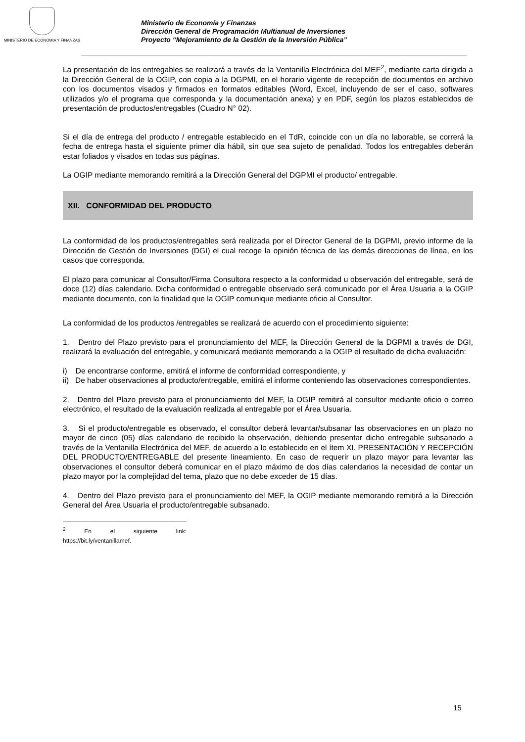MINISTERIO DE ECONOMIA Y FINANZAS
Ministerio de Economía y Finanzas
Dirección General de Programación Multianual de Inversiones
Proyecto “Mejoramiento de la Gestión de la Inversión Pública”
La presentación de los entregables se realizará a través de la Ventanilla Electrónica del MEF<sup>2</sup>, mediante carta dirigida a la Dirección General de la OGIP, con copia a la DGPMI, en el horario vigente de recepción de documentos en archivo con los documentos visados y firmados en formatos editables (Word, Excel, incluyendo de ser el caso, softwares utilizados y/o el programa que corresponda y la documentación anexa) y en PDF, según los plazos establecidos de presentación de productos/entregables (Cuadro N° 02).
Si el día de entrega del producto / entregable establecido en el TdR, coincide con un día no laborable, se correrá la fecha de entrega hasta el siguiente primer día hábil, sin que sea sujeto de penalidad. Todos los entregables deberán estar foliados y visados en todas sus páginas.
La OGIP mediante memorando remitirá a la Dirección General del DGPMI el producto/ entregable.
XII. CONFORMIDAD DEL PRODUCTO
La conformidad de los productos/entregables será realizada por el Director General de la DGPMI, previo informe de la Dirección de Gestión de Inversiones (DGI) el cual recoge la opinión técnica de las demás direcciones de línea, en los casos que corresponda.
El plazo para comunicar al Consultor/Firma Consultora respecto a la conformidad u observación del entregable, será de doce (12) días calendario. Dicha conformidad o entregable observado será comunicado por el Área Usuaria a la OGIP mediante documento, con la finalidad que la OGIP comunique mediante oficio al Consultor.
La conformidad de los productos /entregables se realizará de acuerdo con el procedimiento siguiente:
1. Dentro del Plazo previsto para el pronunciamiento del MEF, la Dirección General de la DGPMI a través de DGI, realizará la evaluación del entregable, y comunicará mediante memorando a la OGIP el resultado de dicha evaluación:
i) De encontrarse conforme, emitirá el informe de conformidad correspondiente, y
ii) De haber observaciones al producto/entregable, emitirá el informe conteniendo las observaciones correspondientes.
2. Dentro del Plazo previsto para el pronunciamiento del MEF, la OGIP remitirá al consultor mediante oficio o correo electrónico, el resultado de la evaluación realizada al entregable por el Área Usuaria.
3. Si el producto/entregable es observado, el consultor deberá levantar/subsanar las observaciones en un plazo no mayor de cinco (05) días calendario de recibido la observación, debiendo presentar dicho entregable subsanado a través de la Ventanilla Electrónica del MEF, de acuerdo a lo establecido en el ítem XI. PRESENTACIÓN Y RECEPCIÓN DEL PRODUCTO/ENTREGABLE del presente lineamiento. En caso de requerir un plazo mayor para levantar las observaciones el consultor deberá comunicar en el plazo máximo de dos días calendarios la necesidad de contar un plazo mayor por la complejidad del tema, plazo que no debe exceder de 15 días.
4. Dentro del Plazo previsto para el pronunciamiento del MEF, la OGIP mediante memorando remitirá a la Dirección General del Área Usuaria el producto/entregable subsanado.
<sup>2</sup> En el siguiente link: https://bit.ly/ventanillamef.
15